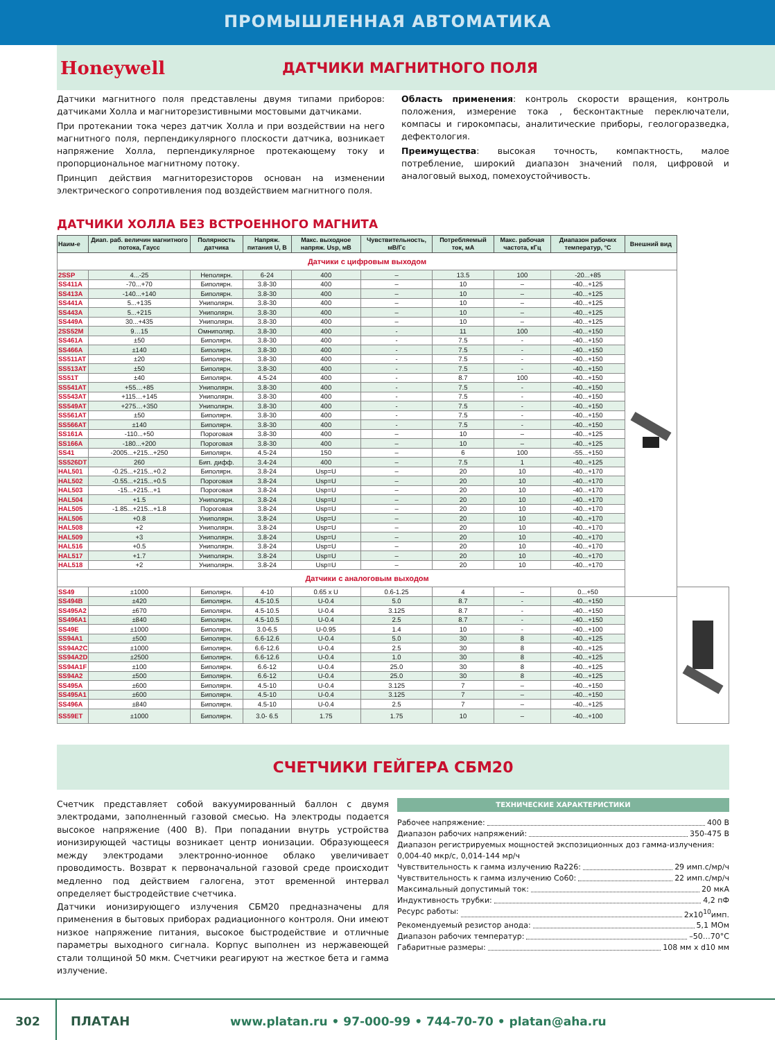ПРОМЫШЛЕННАЯ АВТОМАТИКА
Honeywell
ДАТЧИКИ МАГНИТНОГО ПОЛЯ
Датчики магнитного поля представлены двумя типами приборов: датчиками Холла и магниторезистивными мостовыми датчиками.
При протекании тока через датчик Холла и при воздействии на него магнитного поля, перпендикулярного плоскости датчика, возникает напряжение Холла, перпендикулярное протекающему току и пропорциональное магнитному потоку.
Принцип действия магниторезисторов основан на изменении электрического сопротивления под воздействием магнитного поля.
Область применения: контроль скорости вращения, контроль положения, измерение тока , бесконтактные переключатели, компасы и гирокомпасы, аналитические приборы, геологоразведка, дефектология.
Преимущества: высокая точность, компактность, малое потребление, широкий диапазон значений поля, цифровой и аналоговый выход, помехоустойчивость.
ДАТЧИКИ ХОЛЛА БЕЗ ВСТРОЕННОГО МАГНИТА
| Наим-е | Диап. раб. величин магнитного потока, Гаусс | Полярность датчика | Напряж. питания U, В | Макс. выходное напряж. Usp, мВ | Чувствительность, мВ/Гс | Потребляемый ток, мА | Макс. рабочая частота, кГц | Диапазон рабочих температур, °С | Внешний вид | |
| --- | --- | --- | --- | --- | --- | --- | --- | --- | --- | --- |
| Датчики с цифровым выходом | | | | | | | | | | |
| 2SSP | 4...-25 | Неполярн. | 6-24 | 400 | – | 13.5 | 100 | -20...+85 | | |
| SS411A | -70...+70 | Биполярн. | 3.8-30 | 400 | – | 10 | – | -40...+125 | | |
| SS413A | -140...+140 | Биполярн. | 3.8-30 | 400 | – | 10 | – | -40...+125 | | |
| SS441A | 5...+135 | Униполярн. | 3.8-30 | 400 | – | 10 | – | -40...+125 | | |
| SS443A | 5...+215 | Униполярн. | 3.8-30 | 400 | – | 10 | – | -40...+125 | | |
| SS449A | 30...+435 | Униполярн. | 3.8-30 | 400 | – | 10 | – | -40...+125 | | |
| 2SS52M | 9…15 | Омниполяр. | 3.8-30 | 400 | - | 11 | 100 | -40...+150 | | |
| SS461A | ±50 | Биполярн. | 3.8-30 | 400 | - | 7.5 | - | -40...+150 | | |
| SS466A | ±140 | Биполярн. | 3.8-30 | 400 | - | 7.5 | - | -40...+150 | | |
| SS511AT | ±20 | Биполярн. | 3.8-30 | 400 | - | 7.5 | - | -40...+150 | | |
| SS513AT | ±50 | Биполярн. | 3.8-30 | 400 | - | 7.5 | - | -40...+150 | | |
| SS51T | ±40 | Биполярн. | 4.5-24 | 400 | - | 8.7 | 100 | -40...+150 | | |
| SS541AT | +55…+85 | Униполярн. | 3.8-30 | 400 | - | 7.5 | - | -40...+150 | | |
| SS543AT | +115…+145 | Униполярн. | 3.8-30 | 400 | - | 7.5 | - | -40...+150 | | |
| SS549AT | +275…+350 | Униполярн. | 3.8-30 | 400 | - | 7.5 | - | -40...+150 | | |
| SS561AT | ±50 | Биполярн. | 3.8-30 | 400 | - | 7.5 | - | -40...+150 | | |
| SS566AT | ±140 | Биполярн. | 3.8-30 | 400 | - | 7.5 | - | -40...+150 | | |
| SS161A | -110...+50 | Пороговая | 3.8-30 | 400 | – | 10 | – | -40...+125 | | |
| SS166A | -180...+200 | Пороговая | 3.8-30 | 400 | – | 10 | – | -40...+125 | | |
| SS41 | -2005...+215...+250 | Биполярн. | 4.5-24 | 150 | – | 6 | 100 | -55...+150 | | |
| SS526DT | 260 | Бип. дифф. | 3.4-24 | 400 | – | 7.5 | 1 | -40...+125 | | |
| HAL501 | -0.25...+215...+0.2 | Биполярн. | 3.8-24 | Usp=U | – | 20 | 10 | -40...+170 | | |
| HAL502 | -0.55...+215...+0.5 | Пороговая | 3.8-24 | Usp=U | – | 20 | 10 | -40...+170 | | |
| HAL503 | -15...+215...+1 | Пороговая | 3.8-24 | Usp=U | – | 20 | 10 | -40...+170 | | |
| HAL504 | +1.5 | Униполярн. | 3.8-24 | Usp=U | – | 20 | 10 | -40...+170 | | |
| HAL505 | -1.85...+215...+1.8 | Пороговая | 3.8-24 | Usp=U | – | 20 | 10 | -40...+170 | | |
| HAL506 | +0.8 | Униполярн. | 3.8-24 | Usp=U | – | 20 | 10 | -40...+170 | | |
| HAL508 | +2 | Униполярн. | 3.8-24 | Usp=U | – | 20 | 10 | -40...+170 | | |
| HAL509 | +3 | Униполярн. | 3.8-24 | Usp=U | – | 20 | 10 | -40...+170 | | |
| HAL516 | +0.5 | Униполярн. | 3.8-24 | Usp=U | – | 20 | 10 | -40...+170 | | |
| HAL517 | +1.7 | Униполярн. | 3.8-24 | Usp=U | – | 20 | 10 | -40...+170 | | |
| HAL518 | +2 | Униполярн. | 3.8-24 | Usp=U | – | 20 | 10 | -40...+170 | | |
| Датчики с аналоговым выходом | | | | | | | | | | |
| SS49 | ±1000 | Биполярн. | 4-10 | 0.65 x U | 0.6-1.25 | 4 | – | 0...+50 | | |
| SS494B | ±420 | Биполярн. | 4.5-10.5 | U-0.4 | 5.0 | 8.7 | - | -40...+150 | | |
| SS495A2 | ±670 | Биполярн. | 4.5-10.5 | U-0.4 | 3.125 | 8.7 | - | -40...+150 | | |
| SS496A1 | ±840 | Биполярн. | 4.5-10.5 | U-0.4 | 2.5 | 8.7 | - | -40...+150 | | |
| SS49E | ±1000 | Биполярн. | 3.0-6.5 | U-0.95 | 1.4 | 10 | - | -40...+100 | | |
| SS94A1 | ±500 | Биполярн. | 6.6-12.6 | U-0.4 | 5.0 | 30 | 8 | -40...+125 | | |
| SS94A2C | ±1000 | Биполярн. | 6.6-12.6 | U-0.4 | 2.5 | 30 | 8 | -40...+125 | | |
| SS94A2D | ±2500 | Биполярн. | 6.6-12.6 | U-0.4 | 1.0 | 30 | 8 | -40...+125 | | |
| SS94A1F | ±100 | Биполярн. | 6.6-12 | U-0.4 | 25.0 | 30 | 8 | -40...+125 | | |
| SS94A2 | ±500 | Биполярн. | 6.6-12 | U-0.4 | 25.0 | 30 | 8 | -40...+125 | | |
| SS495A | ±600 | Биполярн. | 4.5-10 | U-0.4 | 3.125 | 7 | – | -40...+150 | | |
| SS495A1 | ±600 | Биполярн. | 4.5-10 | U-0.4 | 3.125 | 7 | – | -40...+150 | | |
| SS496A | ±840 | Биполярн. | 4.5-10 | U-0.4 | 2.5 | 7 | – | -40...+125 | | |
| SS59ET | ±1000 | Биполярн. | 3.0- 6.5 | 1.75 | 1.75 | 10 | – | -40...+100 | | |
СЧЕТЧИКИ ГЕЙГЕРА СБМ20
Счетчик представляет собой вакуумированный баллон с двумя электродами, заполненный газовой смесью. На электроды подается высокое напряжение (400 В). При попадании внутрь устройства ионизирующей частицы возникает центр ионизации. Образующееся между электродами электронно-ионное облако увеличивает проводимость. Возврат к первоначальной газовой среде происходит медленно под действием галогена, этот временной интервал определяет быстродействие счетчика.
Датчики ионизирующего излучения СБМ20 предназначены для применения в бытовых приборах радиационного контроля. Они имеют низкое напряжение питания, высокое быстродействие и отличные параметры выходного сигнала. Корпус выполнен из нержавеющей стали толщиной 50 мкм. Счетчики реагируют на жесткое бета и гамма излучение.
ТЕХНИЧЕСКИЕ ХАРАКТЕРИСТИКИ
Рабочее напряжение: 400 В
Диапазон рабочих напряжений: 350-475 В
Диапазон регистрируемых мощностей экспозиционных доз гамма-излучения: 0,004-40 мкр/с, 0,014-144 мр/ч
Чувствительность к гамма излучению Ra226: 29 имп.с/мр/ч
Чувствительность к гамма излучению Co60: 22 имп.с/мр/ч
Максимальный допустимый ток: 20 мкА
Индуктивность трубки: 4,2 пФ
Ресурс работы: 2х10<sup>10</sup>имп.
Рекомендуемый резистор анода: 5,1 МОм
Диапазон рабочих температур: –50…70°С
Габаритные размеры: 108 мм х d10 мм
302
ПЛАТАН
www.platan.ru • 97-000-99 • 744-70-70 • platan@aha.ru